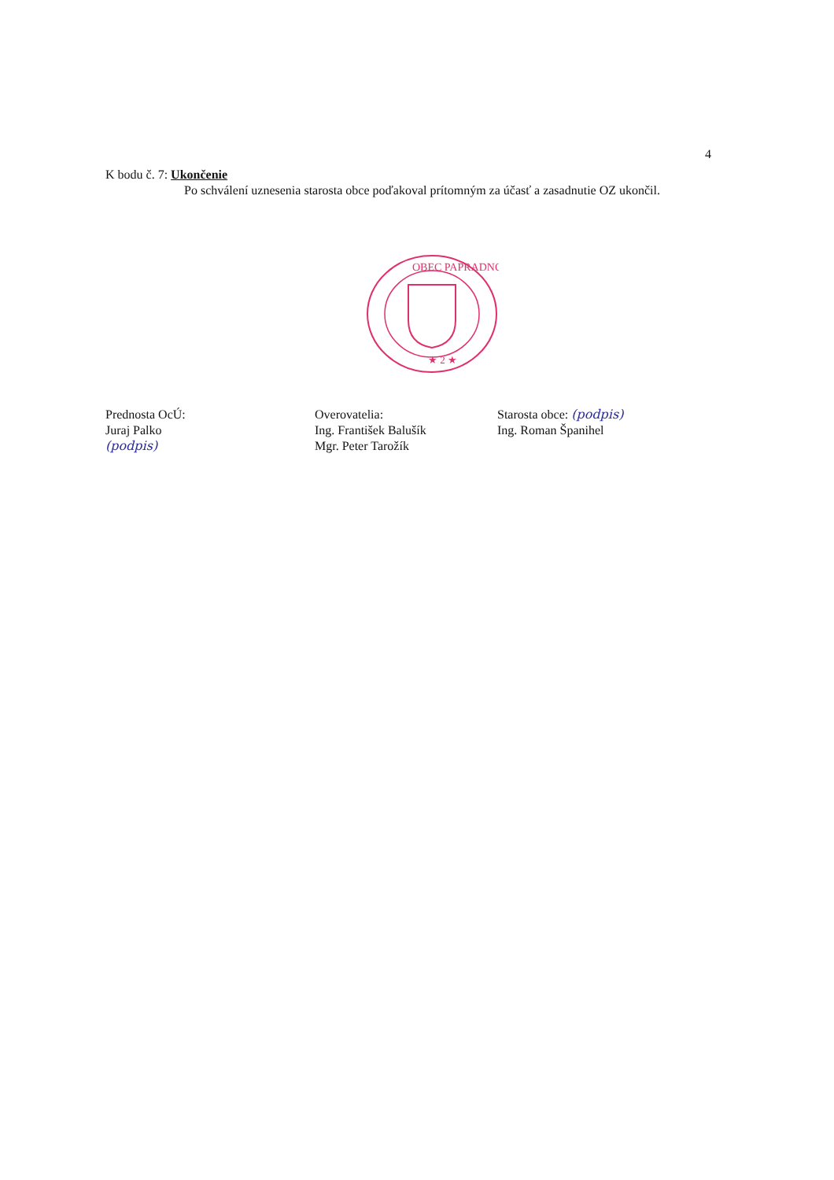4
K bodu č. 7: Ukončenie
Po schválení uznesenia starosta obce poďakoval prítomným za účasť a zasadnutie OZ ukončil.
OBEC PAPRADNO
★ 2 ★
Prednosta OcÚ:
Juraj Palko
(podpis)
Overovatelia:
Ing. František Balušík
Mgr. Peter Tarožík
Starosta obce: (podpis)
Ing. Roman Španihel